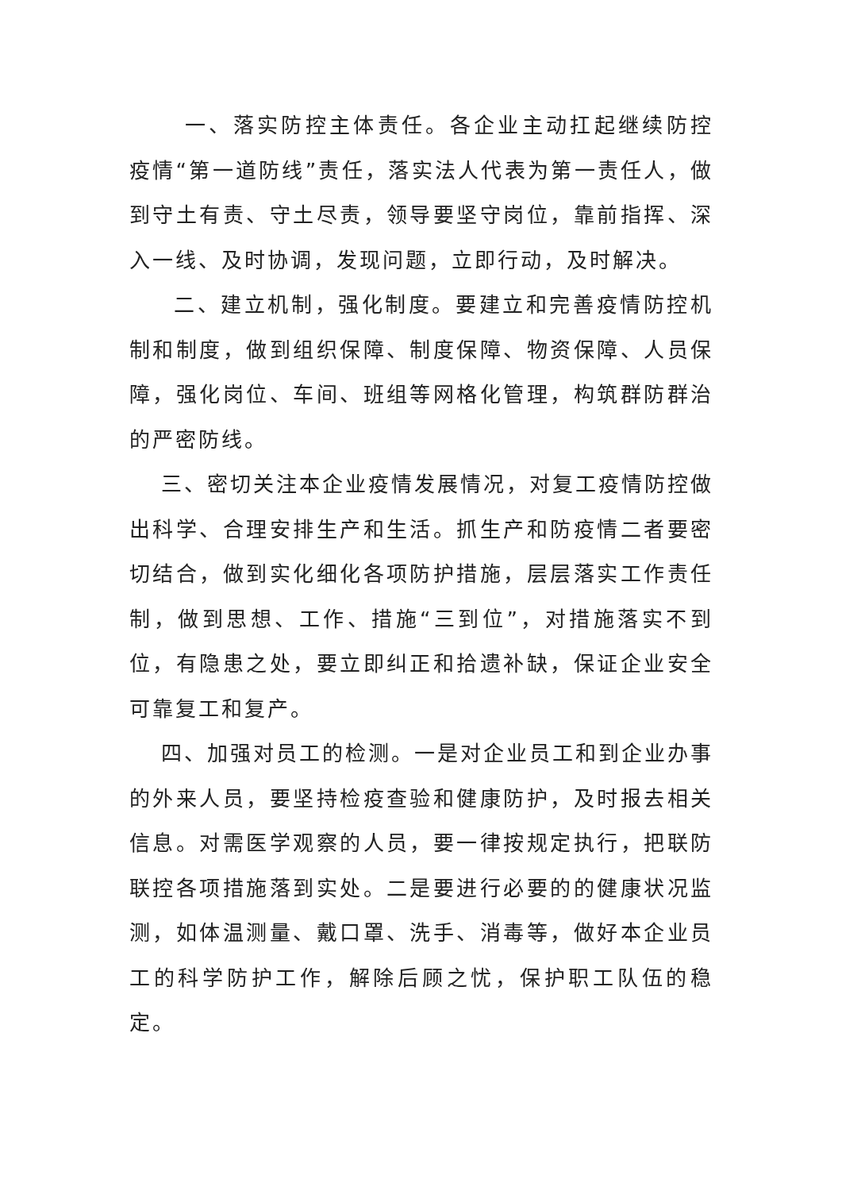一、落实防控主体责任。各企业主动扛起继续防控疫情“第一道防线”责任，落实法人代表为第一责任人，做到守土有责、守土尽责，领导要坚守岗位，靠前指挥、深入一线、及时协调，发现问题，立即行动，及时解决。
二、建立机制，强化制度。要建立和完善疫情防控机制和制度，做到组织保障、制度保障、物资保障、人员保障，强化岗位、车间、班组等网格化管理，构筑群防群治的严密防线。
三、密切关注本企业疫情发展情况，对复工疫情防控做出科学、合理安排生产和生活。抓生产和防疫情二者要密切结合，做到实化细化各项防护措施，层层落实工作责任制，做到思想、工作、措施“三到位”，对措施落实不到位，有隐患之处，要立即纠正和拾遗补缺，保证企业安全可靠复工和复产。
四、加强对员工的检测。一是对企业员工和到企业办事的外来人员，要坚持检疫查验和健康防护，及时报去相关信息。对需医学观察的人员，要一律按规定执行，把联防联控各项措施落到实处。二是要进行必要的的健康状况监测，如体温测量、戴口罩、洗手、消毒等，做好本企业员工的科学防护工作，解除后顾之忧，保护职工队伍的稳定。